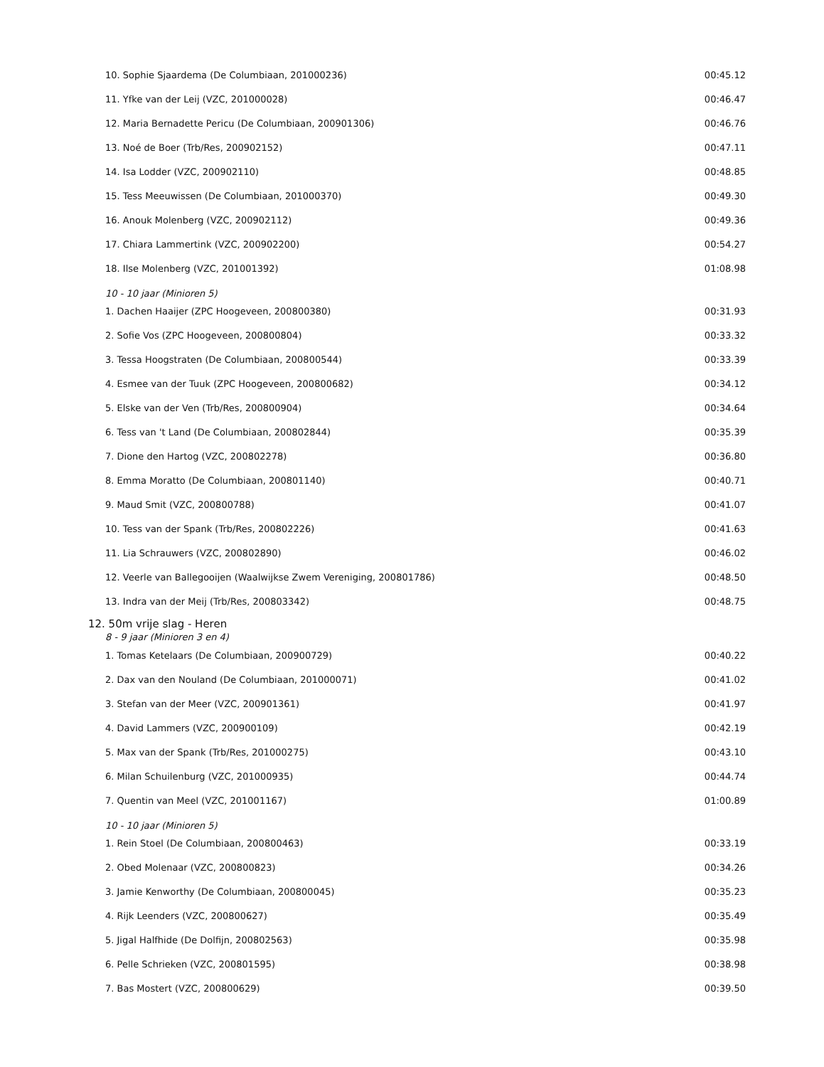| 10. Sophie Sjaardema (De Columbiaan, 201000236) | 00:45.12 |
| 11. Yfke van der Leij (VZC, 201000028) | 00:46.47 |
| 12. Maria Bernadette Pericu (De Columbiaan, 200901306) | 00:46.76 |
| 13. Noé de Boer (Trb/Res, 200902152) | 00:47.11 |
| 14. Isa Lodder (VZC, 200902110) | 00:48.85 |
| 15. Tess Meeuwissen (De Columbiaan, 201000370) | 00:49.30 |
| 16. Anouk Molenberg (VZC, 200902112) | 00:49.36 |
| 17. Chiara Lammertink (VZC, 200902200) | 00:54.27 |
| 18. Ilse Molenberg (VZC, 201001392) | 01:08.98 |
| 10 - 10 jaar (Minioren 5) | |
| 1. Dachen Haaijer (ZPC Hoogeveen, 200800380) | 00:31.93 |
| 2. Sofie Vos (ZPC Hoogeveen, 200800804) | 00:33.32 |
| 3. Tessa Hoogstraten (De Columbiaan, 200800544) | 00:33.39 |
| 4. Esmee van der Tuuk (ZPC Hoogeveen, 200800682) | 00:34.12 |
| 5. Elske van der Ven (Trb/Res, 200800904) | 00:34.64 |
| 6. Tess van 't Land (De Columbiaan, 200802844) | 00:35.39 |
| 7. Dione den Hartog (VZC, 200802278) | 00:36.80 |
| 8. Emma Moratto (De Columbiaan, 200801140) | 00:40.71 |
| 9. Maud Smit (VZC, 200800788) | 00:41.07 |
| 10. Tess van der Spank (Trb/Res, 200802226) | 00:41.63 |
| 11. Lia Schrauwers (VZC, 200802890) | 00:46.02 |
| 12. Veerle van Ballegooijen (Waalwijkse Zwem Vereniging, 200801786) | 00:48.50 |
| 13. Indra van der Meij (Trb/Res, 200803342) | 00:48.75 |
| 12. 50m vrije slag - Heren | |
| 8 - 9 jaar (Minioren 3 en 4) | |
| 1. Tomas Ketelaars (De Columbiaan, 200900729) | 00:40.22 |
| 2. Dax van den Nouland (De Columbiaan, 201000071) | 00:41.02 |
| 3. Stefan van der Meer (VZC, 200901361) | 00:41.97 |
| 4. David Lammers (VZC, 200900109) | 00:42.19 |
| 5. Max van der Spank (Trb/Res, 201000275) | 00:43.10 |
| 6. Milan Schuilenburg (VZC, 201000935) | 00:44.74 |
| 7. Quentin van Meel (VZC, 201001167) | 01:00.89 |
| 10 - 10 jaar (Minioren 5) | |
| 1. Rein Stoel (De Columbiaan, 200800463) | 00:33.19 |
| 2. Obed Molenaar (VZC, 200800823) | 00:34.26 |
| 3. Jamie Kenworthy (De Columbiaan, 200800045) | 00:35.23 |
| 4. Rijk Leenders (VZC, 200800627) | 00:35.49 |
| 5. Jigal Halfhide (De Dolfijn, 200802563) | 00:35.98 |
| 6. Pelle Schrieken (VZC, 200801595) | 00:38.98 |
| 7. Bas Mostert (VZC, 200800629) | 00:39.50 |